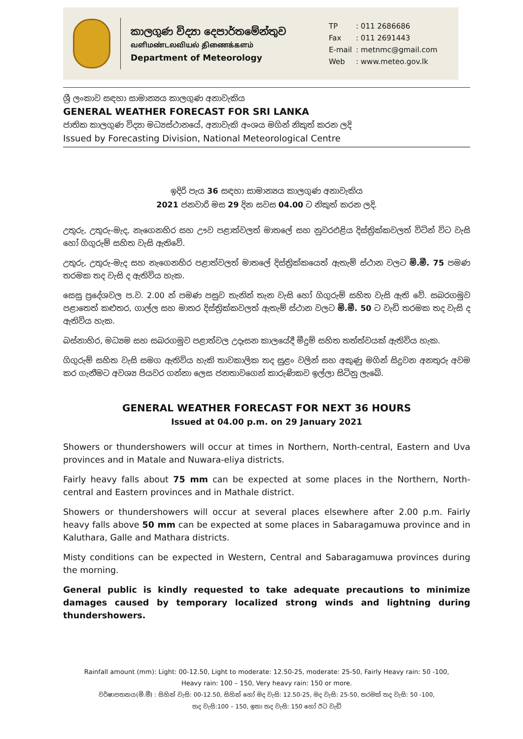කාලගුණ විද්‍යා දෙපාර්තමේන්තුව
வளிமண்டலவியல் திணைக்களம்
Department of Meteorology
| TP | : 011 2686686 |
| Fax | : 011 2691443 |
| E-mail | : metnmc@gmail.com |
| Web | : www.meteo.gov.lk |
ශ්‍රී ලංකාව සඳහා සාමාන්‍යය කාලගුණ අනාවැකිය
GENERAL WEATHER FORECAST FOR SRI LANKA
ජාතික කාලගුණ විද්‍යා මධ්‍යස්ථානයේ, අනාවැකි අංශය මගින් නිකුත් කරන ලදි
Issued by Forecasting Division, National Meteorological Centre
ඉදිරි පැය 36 සඳහා සාමාන්‍යය කාලගුණ අනාවැකිය
2021 ජනවාරි මස 29 දින සවස 04.00 ට නිකුත් කරන ලදි.
උතුරු, උතුරු-මැද, නැගෙනහිර සහ ඌව පළාත්වලත් මාතලේ සහ නුවරඑළිය දිස්ත්‍රික්කවලත් විටින් විට වැසි හෝ ගිගුරුම් සහිත වැසි ඇතිවේ.
උතුරු, උතුරු-මැද සහ නැගෙනහිර පළාත්වලත් මාතලේ දිස්ත්‍රික්කයෙත් ඇතැම් ස්ථාන වලට මි.මී. 75 පමණ තරමක තද වැසි ද ඇතිවිය හැක.
සෙසු ප්‍රදේශවල ප.ව. 2.00 න් පමණ පසුව තැනින් තැන වැසි හෝ ගිගුරුම් සහිත වැසි ඇති වේ. සබරගමුව පළාතෙත් කළුතර, ගාල්ල සහ මාතර දිස්ත්‍රික්කවලත් ඇතැම් ස්ථාන වලට මි.මී. 50 ට වැඩි තරමක තද වැසි ද ඇතිවිය හැක.
බස්නාහිර, මධ්‍යම සහ සබරගමුව පළාත්වල උදෑසන කාලයේදී මීදුම් සහිත තත්ත්වයක් ඇතිවිය හැක.
ගිගුරුම් සහිත වැසි සමග ඇතිවිය හැකි තාවකාලික තද සුළං වලින් සහ අකුණු මගින් සිදුවන අනතුරු අවම කර ගැනීමට අවශ්‍ය පියවර ගන්නා ලෙස ජනතාවගෙන් කාරුණිකව ඉල්ලා සිටිනු ලැබේ.
GENERAL WEATHER FORECAST FOR NEXT 36 HOURS
Issued at 04.00 p.m. on 29 January 2021
Showers or thundershowers will occur at times in Northern, North-central, Eastern and Uva provinces and in Matale and Nuwara-eliya districts.
Fairly heavy falls about 75 mm can be expected at some places in the Northern, North-central and Eastern provinces and in Mathale district.
Showers or thundershowers will occur at several places elsewhere after 2.00 p.m. Fairly heavy falls above 50 mm can be expected at some places in Sabaragamuwa province and in Kaluthara, Galle and Mathara districts.
Misty conditions can be expected in Western, Central and Sabaragamuwa provinces during the morning.
General public is kindly requested to take adequate precautions to minimize damages caused by temporary localized strong winds and lightning during thundershowers.
Rainfall amount (mm): Light: 00-12.50, Light to moderate: 12.50-25, moderate: 25-50, Fairly Heavy rain: 50 -100,
Heavy rain: 100 – 150, Very heavy rain: 150 or more.
වර්ෂාපතනය(මි.මී) : සිහින් වැසි: 00-12.50, සිහින් හෝ මද වැසි: 12.50-25, මද වැසි: 25-50, තරමක් තද වැසි: 50 -100,
තද වැසි:100 – 150, ඉතා තද වැසි: 150 හෝ ඊට වැඩි